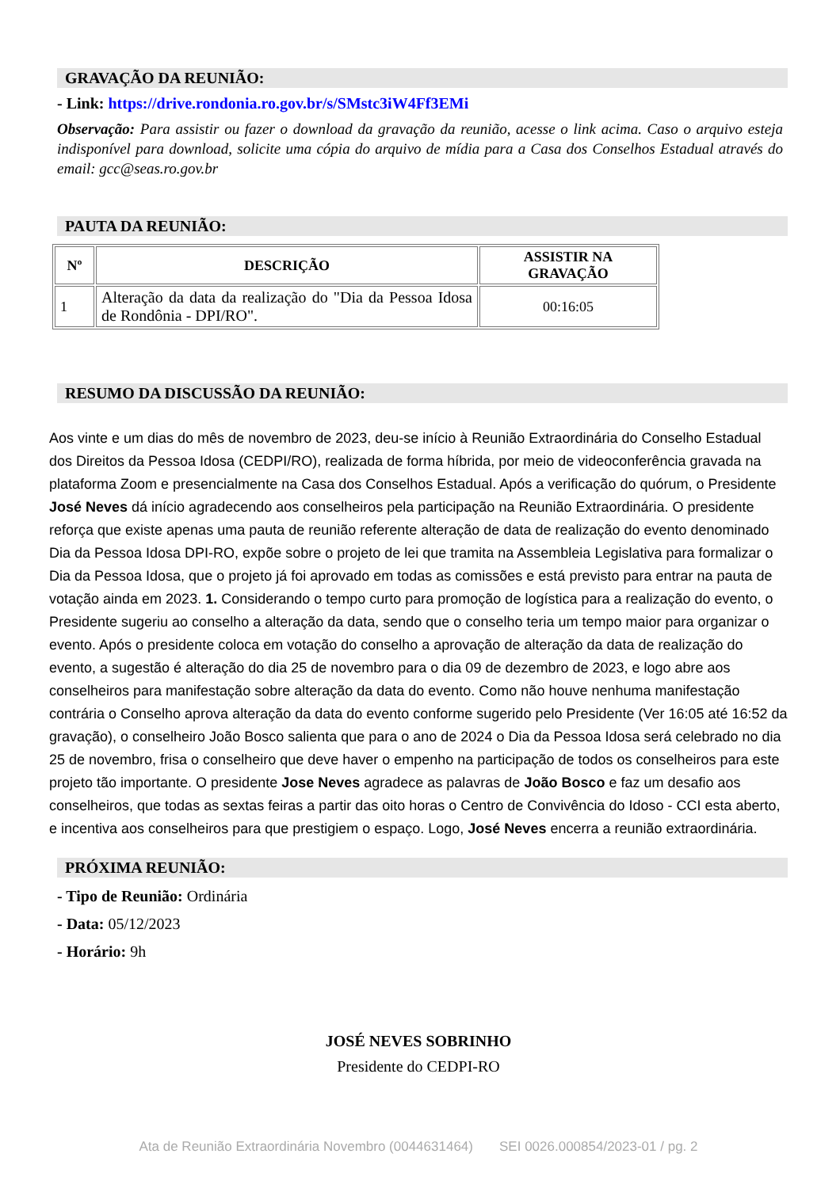GRAVAÇÃO DA REUNIÃO:
- Link: https://drive.rondonia.ro.gov.br/s/SMstc3iW4Ff3EMi
Observação: Para assistir ou fazer o download da gravação da reunião, acesse o link acima. Caso o arquivo esteja indisponível para download, solicite uma cópia do arquivo de mídia para a Casa dos Conselhos Estadual através do email: gcc@seas.ro.gov.br
PAUTA DA REUNIÃO:
| Nº | DESCRIÇÃO | ASSISTIR NA GRAVAÇÃO |
| --- | --- | --- |
| 1 | Alteração da data da realização do "Dia da Pessoa Idosa de Rondônia - DPI/RO". | 00:16:05 |
RESUMO DA DISCUSSÃO DA REUNIÃO:
Aos vinte e um dias do mês de novembro de 2023, deu-se início à Reunião Extraordinária do Conselho Estadual dos Direitos da Pessoa Idosa (CEDPI/RO), realizada de forma híbrida, por meio de videoconferência gravada na plataforma Zoom e presencialmente na Casa dos Conselhos Estadual. Após a verificação do quórum, o Presidente José Neves dá início agradecendo aos conselheiros pela participação na Reunião Extraordinária. O presidente reforça que existe apenas uma pauta de reunião referente alteração de data de realização do evento denominado Dia da Pessoa Idosa DPI-RO, expõe sobre o projeto de lei que tramita na Assembleia Legislativa para formalizar o Dia da Pessoa Idosa, que o projeto já foi aprovado em todas as comissões e está previsto para entrar na pauta de votação ainda em 2023. 1. Considerando o tempo curto para promoção de logística para a realização do evento, o Presidente sugeriu ao conselho a alteração da data, sendo que o conselho teria um tempo maior para organizar o evento. Após o presidente coloca em votação do conselho a aprovação de alteração da data de realização do evento, a sugestão é alteração do dia 25 de novembro para o dia 09 de dezembro de 2023, e logo abre aos conselheiros para manifestação sobre alteração da data do evento. Como não houve nenhuma manifestação contrária o Conselho aprova alteração da data do evento conforme sugerido pelo Presidente (Ver 16:05 até 16:52 da gravação), o conselheiro João Bosco salienta que para o ano de 2024 o Dia da Pessoa Idosa será celebrado no dia 25 de novembro, frisa o conselheiro que deve haver o empenho na participação de todos os conselheiros para este projeto tão importante. O presidente Jose Neves agradece as palavras de João Bosco e faz um desafio aos conselheiros, que todas as sextas feiras a partir das oito horas o Centro de Convivência do Idoso - CCI esta aberto, e incentiva aos conselheiros para que prestigiem o espaço. Logo, José Neves encerra a reunião extraordinária.
PRÓXIMA REUNIÃO:
- Tipo de Reunião: Ordinária
- Data: 05/12/2023
- Horário: 9h
JOSÉ NEVES SOBRINHO
Presidente do CEDPI-RO
Ata de Reunião Extraordinária Novembro (0044631464) SEI 0026.000854/2023-01 / pg. 2